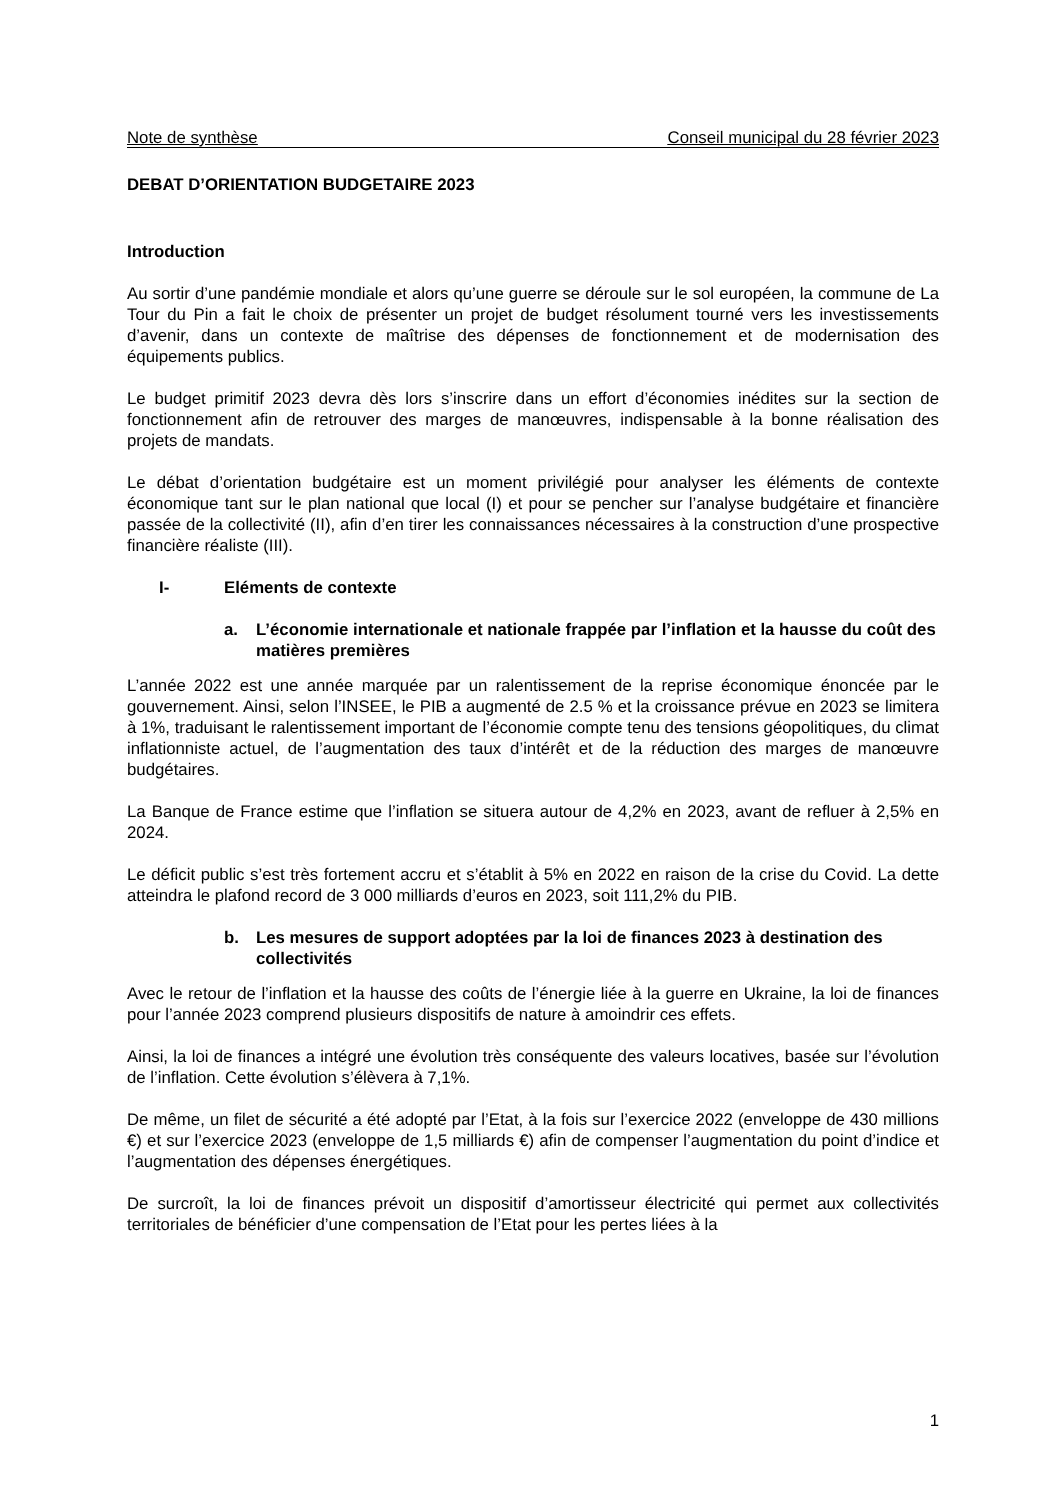Note de synthèse Conseil municipal du 28 février 2023
DEBAT D’ORIENTATION BUDGETAIRE 2023
Introduction
Au sortir d’une pandémie mondiale et alors qu’une guerre se déroule sur le sol européen, la commune de La Tour du Pin a fait le choix de présenter un projet de budget résolument tourné vers les investissements d’avenir, dans un contexte de maîtrise des dépenses de fonctionnement et de modernisation des équipements publics.
Le budget primitif 2023 devra dès lors s’inscrire dans un effort d’économies inédites sur la section de fonctionnement afin de retrouver des marges de manœuvres, indispensable à la bonne réalisation des projets de mandats.
Le débat d’orientation budgétaire est un moment privilégié pour analyser les éléments de contexte économique tant sur le plan national que local (I) et pour se pencher sur l’analyse budgétaire et financière passée de la collectivité (II), afin d’en tirer les connaissances nécessaires à la construction d’une prospective financière réaliste (III).
I- Eléments de contexte
a. L’économie internationale et nationale frappée par l’inflation et la hausse du coût des matières premières
L’année 2022 est une année marquée par un ralentissement de la reprise économique énoncée par le gouvernement. Ainsi, selon l’INSEE, le PIB a augmenté de 2.5 % et la croissance prévue en 2023 se limitera à 1%, traduisant le ralentissement important de l’économie compte tenu des tensions géopolitiques, du climat inflationniste actuel, de l’augmentation des taux d’intérêt et de la réduction des marges de manœuvre budgétaires.
La Banque de France estime que l’inflation se situera autour de 4,2% en 2023, avant de refluer à 2,5% en 2024.
Le déficit public s’est très fortement accru et s’établit à 5% en 2022 en raison de la crise du Covid. La dette atteindra le plafond record de 3 000 milliards d’euros en 2023, soit 111,2% du PIB.
b. Les mesures de support adoptées par la loi de finances 2023 à destination des collectivités
Avec le retour de l’inflation et la hausse des coûts de l’énergie liée à la guerre en Ukraine, la loi de finances pour l’année 2023 comprend plusieurs dispositifs de nature à amoindrir ces effets.
Ainsi, la loi de finances a intégré une évolution très conséquente des valeurs locatives, basée sur l’évolution de l’inflation. Cette évolution s’élèvera à 7,1%.
De même, un filet de sécurité a été adopté par l’Etat, à la fois sur l’exercice 2022 (enveloppe de 430 millions €) et sur l’exercice 2023 (enveloppe de 1,5 milliards €) afin de compenser l’augmentation du point d’indice et l’augmentation des dépenses énergétiques.
De surcroît, la loi de finances prévoit un dispositif d’amortisseur électricité qui permet aux collectivités territoriales de bénéficier d’une compensation de l’Etat pour les pertes liées à la
1